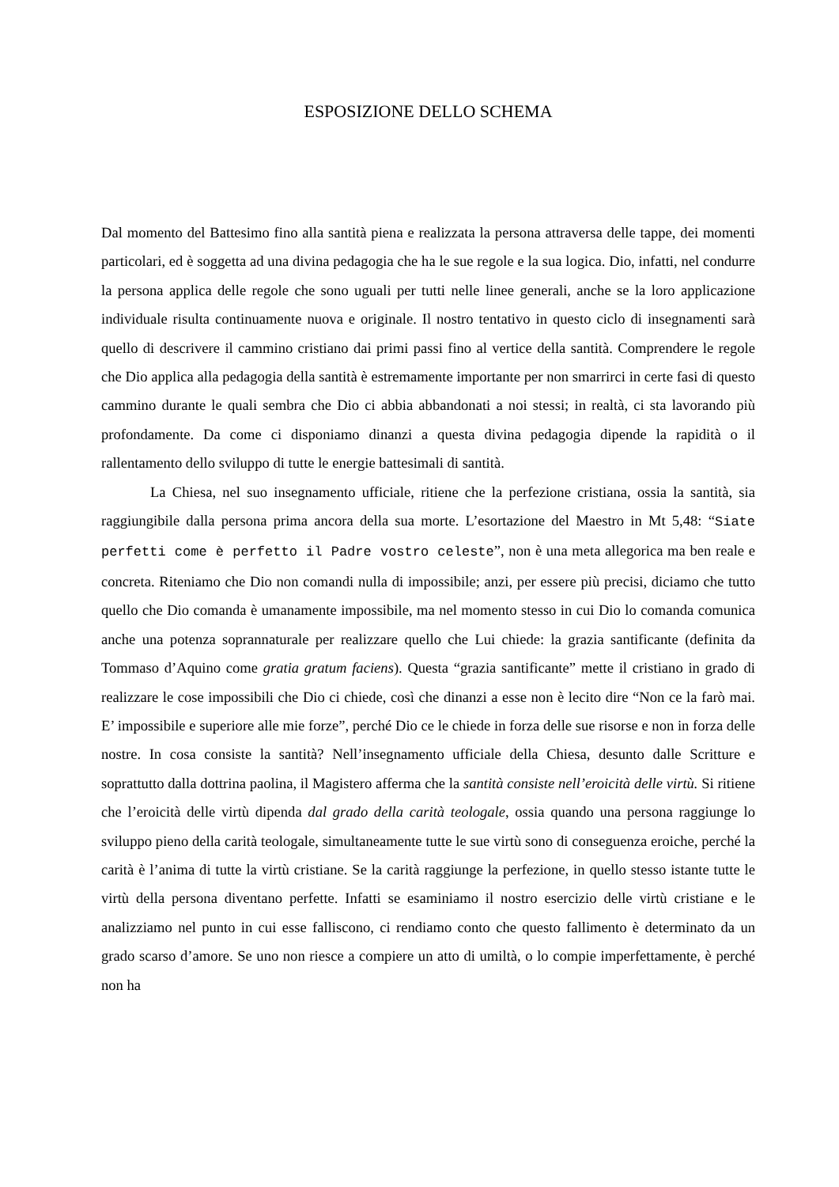ESPOSIZIONE DELLO SCHEMA
Dal momento del Battesimo fino alla santità piena e realizzata la persona attraversa delle tappe, dei momenti particolari, ed è soggetta ad una divina pedagogia che ha le sue regole e la sua logica. Dio, infatti, nel condurre la persona applica delle regole che sono uguali per tutti nelle linee generali, anche se la loro applicazione individuale risulta continuamente nuova e originale. Il nostro tentativo in questo ciclo di insegnamenti sarà quello di descrivere il cammino cristiano dai primi passi fino al vertice della santità. Comprendere le regole che Dio applica alla pedagogia della santità è estremamente importante per non smarrirci in certe fasi di questo cammino durante le quali sembra che Dio ci abbia abbandonati a noi stessi; in realtà, ci sta lavorando più profondamente. Da come ci disponiamo dinanzi a questa divina pedagogia dipende la rapidità o il rallentamento dello sviluppo di tutte le energie battesimali di santità.
La Chiesa, nel suo insegnamento ufficiale, ritiene che la perfezione cristiana, ossia la santità, sia raggiungibile dalla persona prima ancora della sua morte. L’esortazione del Maestro in Mt 5,48: “Siate perfetti come è perfetto il Padre vostro celeste”, non è una meta allegorica ma ben reale e concreta. Riteniamo che Dio non comandi nulla di impossibile; anzi, per essere più precisi, diciamo che tutto quello che Dio comanda è umanamente impossibile, ma nel momento stesso in cui Dio lo comanda comunica anche una potenza soprannaturale per realizzare quello che Lui chiede: la grazia santificante (definita da Tommaso d’Aquino come gratia gratum faciens). Questa “grazia santificante” mette il cristiano in grado di realizzare le cose impossibili che Dio ci chiede, così che dinanzi a esse non è lecito dire “Non ce la farò mai. E’ impossibile e superiore alle mie forze”, perché Dio ce le chiede in forza delle sue risorse e non in forza delle nostre. In cosa consiste la santità? Nell’insegnamento ufficiale della Chiesa, desunto dalle Scritture e soprattutto dalla dottrina paolina, il Magistero afferma che la santità consiste nell’eroicità delle virtù. Si ritiene che l’eroicità delle virtù dipenda dal grado della carità teologale, ossia quando una persona raggiunge lo sviluppo pieno della carità teologale, simultaneamente tutte le sue virtù sono di conseguenza eroiche, perché la carità è l’anima di tutte la virtù cristiane. Se la carità raggiunge la perfezione, in quello stesso istante tutte le virtù della persona diventano perfette. Infatti se esaminiamo il nostro esercizio delle virtù cristiane e le analizziamo nel punto in cui esse falliscono, ci rendiamo conto che questo fallimento è determinato da un grado scarso d’amore. Se uno non riesce a compiere un atto di umiltà, o lo compie imperfettamente, è perché non ha